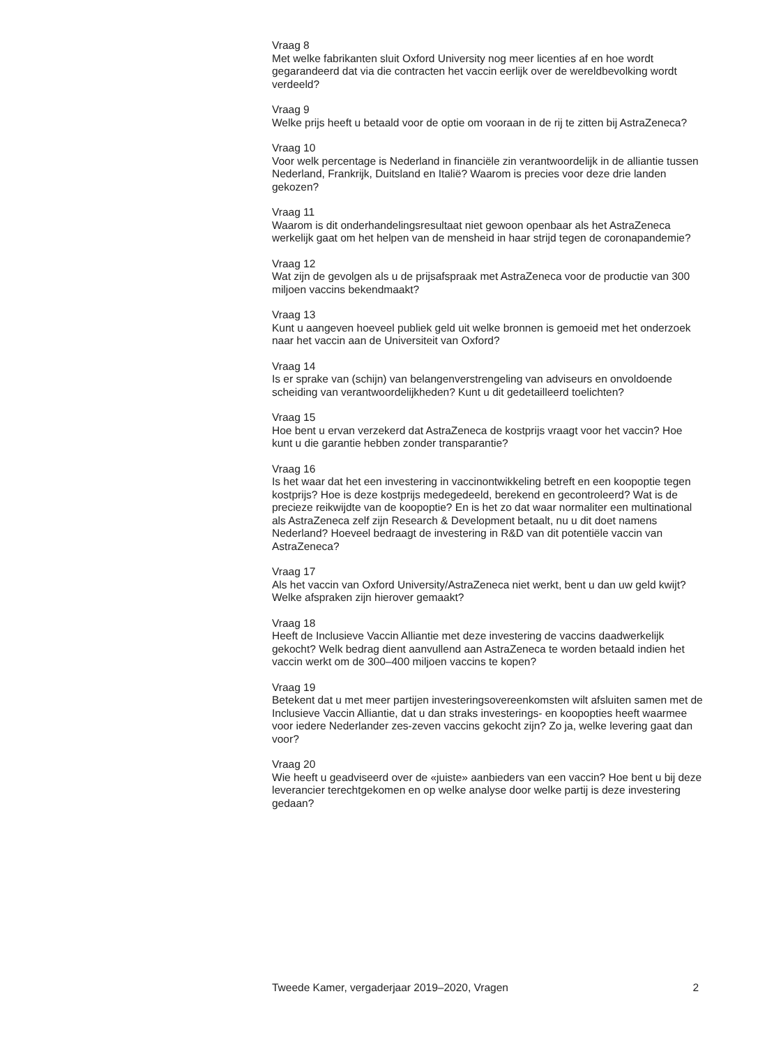Vraag 8
Met welke fabrikanten sluit Oxford University nog meer licenties af en hoe wordt gegarandeerd dat via die contracten het vaccin eerlijk over de wereldbevolking wordt verdeeld?
Vraag 9
Welke prijs heeft u betaald voor de optie om vooraan in de rij te zitten bij AstraZeneca?
Vraag 10
Voor welk percentage is Nederland in financiële zin verantwoordelijk in de alliantie tussen Nederland, Frankrijk, Duitsland en Italië? Waarom is precies voor deze drie landen gekozen?
Vraag 11
Waarom is dit onderhandelingsresultaat niet gewoon openbaar als het AstraZeneca werkelijk gaat om het helpen van de mensheid in haar strijd tegen de coronapandemie?
Vraag 12
Wat zijn de gevolgen als u de prijsafspraak met AstraZeneca voor de productie van 300 miljoen vaccins bekendmaakt?
Vraag 13
Kunt u aangeven hoeveel publiek geld uit welke bronnen is gemoeid met het onderzoek naar het vaccin aan de Universiteit van Oxford?
Vraag 14
Is er sprake van (schijn) van belangenverstrengeling van adviseurs en onvoldoende scheiding van verantwoordelijkheden? Kunt u dit gedetailleerd toelichten?
Vraag 15
Hoe bent u ervan verzekerd dat AstraZeneca de kostprijs vraagt voor het vaccin? Hoe kunt u die garantie hebben zonder transparantie?
Vraag 16
Is het waar dat het een investering in vaccinontwikkeling betreft en een koopoptie tegen kostprijs? Hoe is deze kostprijs medegedeeld, berekend en gecontroleerd? Wat is de precieze reikwijdte van de koopoptie? En is het zo dat waar normaliter een multinational als AstraZeneca zelf zijn Research & Development betaalt, nu u dit doet namens Nederland? Hoeveel bedraagt de investering in R&D van dit potentiële vaccin van AstraZeneca?
Vraag 17
Als het vaccin van Oxford University/AstraZeneca niet werkt, bent u dan uw geld kwijt? Welke afspraken zijn hierover gemaakt?
Vraag 18
Heeft de Inclusieve Vaccin Alliantie met deze investering de vaccins daadwerkelijk gekocht? Welk bedrag dient aanvullend aan AstraZeneca te worden betaald indien het vaccin werkt om de 300–400 miljoen vaccins te kopen?
Vraag 19
Betekent dat u met meer partijen investeringsovereenkomsten wilt afsluiten samen met de Inclusieve Vaccin Alliantie, dat u dan straks investerings- en koopopties heeft waarmee voor iedere Nederlander zes-zeven vaccins gekocht zijn? Zo ja, welke levering gaat dan voor?
Vraag 20
Wie heeft u geadviseerd over de «juiste» aanbieders van een vaccin? Hoe bent u bij deze leverancier terechtgekomen en op welke analyse door welke partij is deze investering gedaan?
Tweede Kamer, vergaderjaar 2019–2020, Vragen 2